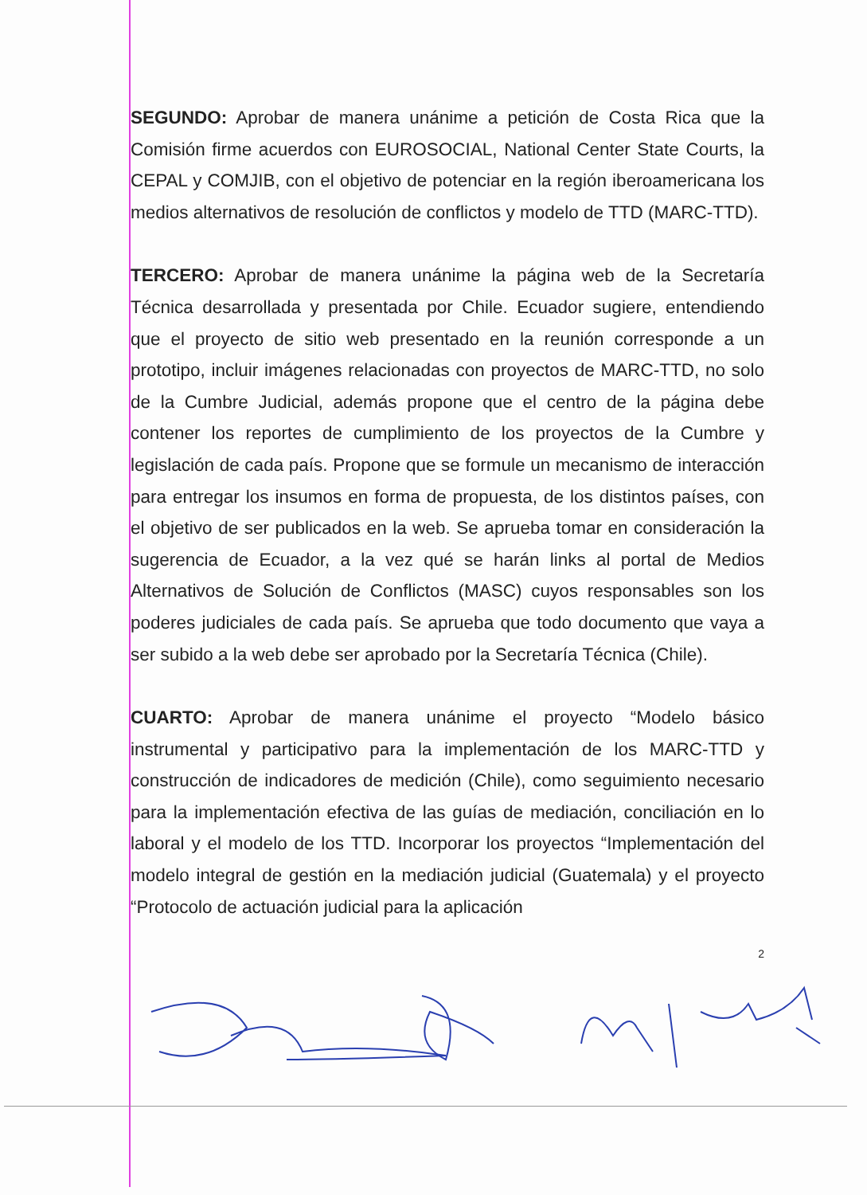SEGUNDO: Aprobar de manera unánime a petición de Costa Rica que la Comisión firme acuerdos con EUROSOCIAL, National Center State Courts, la CEPAL y COMJIB, con el objetivo de potenciar en la región iberoamericana los medios alternativos de resolución de conflictos y modelo de TTD (MARC-TTD).
TERCERO: Aprobar de manera unánime la página web de la Secretaría Técnica desarrollada y presentada por Chile. Ecuador sugiere, entendiendo que el proyecto de sitio web presentado en la reunión corresponde a un prototipo, incluir imágenes relacionadas con proyectos de MARC-TTD, no solo de la Cumbre Judicial, además propone que el centro de la página debe contener los reportes de cumplimiento de los proyectos de la Cumbre y legislación de cada país. Propone que se formule un mecanismo de interacción para entregar los insumos en forma de propuesta, de los distintos países, con el objetivo de ser publicados en la web. Se aprueba tomar en consideración la sugerencia de Ecuador, a la vez qué se harán links al portal de Medios Alternativos de Solución de Conflictos (MASC) cuyos responsables son los poderes judiciales de cada país. Se aprueba que todo documento que vaya a ser subido a la web debe ser aprobado por la Secretaría Técnica (Chile).
CUARTO: Aprobar de manera unánime el proyecto “Modelo básico instrumental y participativo para la implementación de los MARC-TTD y construcción de indicadores de medición (Chile), como seguimiento necesario para la implementación efectiva de las guías de mediación, conciliación en lo laboral y el modelo de los TTD. Incorporar los proyectos “Implementación del modelo integral de gestión en la mediación judicial (Guatemala) y el proyecto “Protocolo de actuación judicial para la aplicación
2